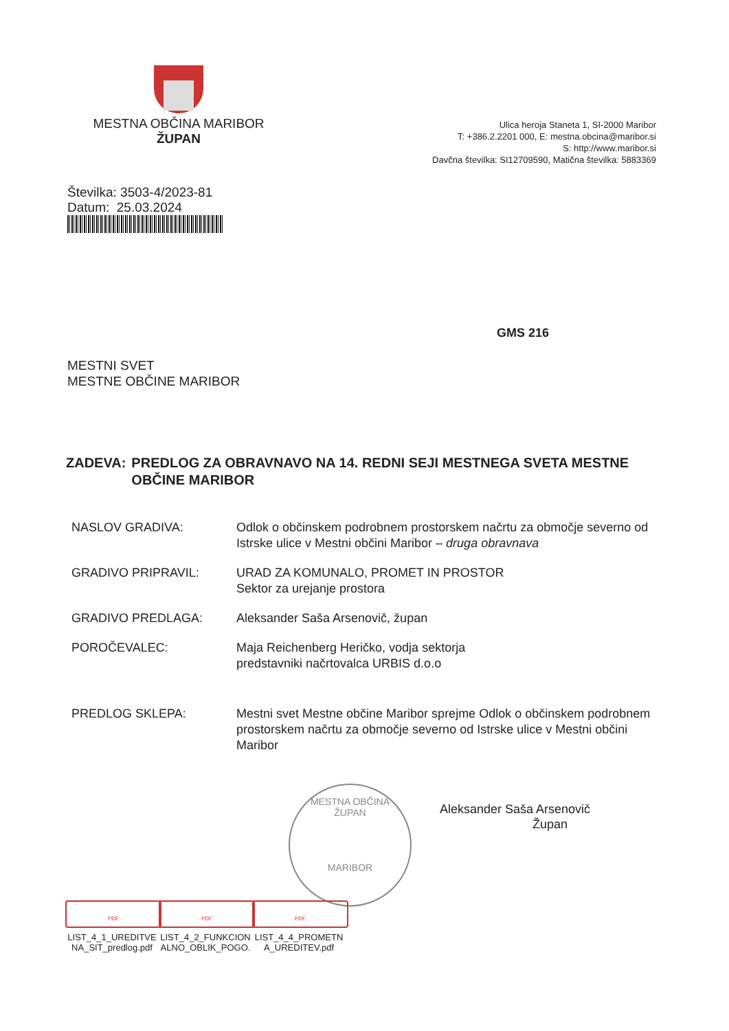MESTNA OBČINA MARIBOR
ŽUPAN
Ulica heroja Staneta 1, SI-2000 Maribor
T: +386.2.2201 000, E: mestna.obcina@maribor.si
S: http://www.maribor.si
Davčna številka: SI12709590, Matična številka: 5883369
Številka: 3503-4/2023-81
Datum: 25.03.2024
GMS 216
MESTNI SVET
MESTNE OBČINE MARIBOR
ZADEVA: PREDLOG ZA OBRAVNAVO NA 14. REDNI SEJI MESTNEGA SVETA MESTNE OBČINE MARIBOR
NASLOV GRADIVA: Odlok o občinskem podrobnem prostorskem načrtu za območje severno od Istrske ulice v Mestni občini Maribor – druga obravnava
GRADIVO PRIPRAVIL: URAD ZA KOMUNALO, PROMET IN PROSTOR
Sektor za urejanje prostora
GRADIVO PREDLAGA: Aleksander Saša Arsenovič, župan
POROČEVALEC: Maja Reichenberg Heričko, vodja sektorja
predstavniki načrtovalca URBIS d.o.o
PREDLOG SKLEPA: Mestni svet Mestne občine Maribor sprejme Odlok o občinskem podrobnem prostorskem načrtu za območje severno od Istrske ulice v Mestni občini Maribor
Aleksander Saša Arsenovič
Župan
MESTNA OBČINA
ŽUPAN
MARIBOR
PDF
LIST_4_1_UREDITVENA_SIT_predlog.pdf
PDF
LIST_4_2_FUNKCIONALNO_OBLIK_POGO.
PDF
LIST_4_4_PROMETNA_UREDITEV.pdf